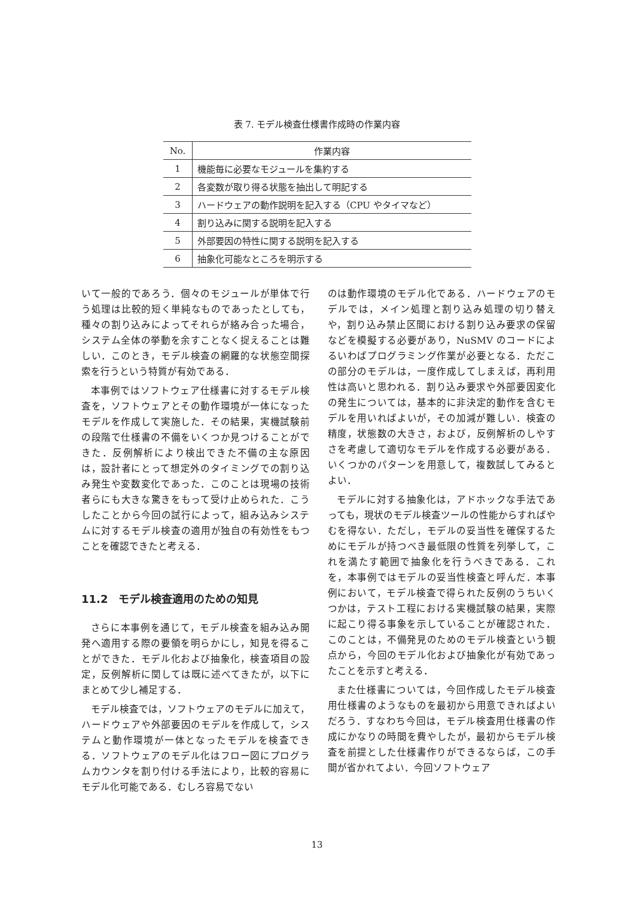表 7. モデル検査仕様書作成時の作業内容
| No. | 作業内容 |
| --- | --- |
| 1 | 機能毎に必要なモジュールを集約する |
| 2 | 各変数が取り得る状態を抽出して明記する |
| 3 | ハードウェアの動作説明を記入する（CPU やタイマなど） |
| 4 | 割り込みに関する説明を記入する |
| 5 | 外部要因の特性に関する説明を記入する |
| 6 | 抽象化可能なところを明示する |
いて一般的であろう．個々のモジュールが単体で行う処理は比較的短く単純なものであったとしても，種々の割り込みによってそれらが絡み合った場合，システム全体の挙動を余すことなく捉えることは難しい．このとき，モデル検査の網羅的な状態空間探索を行うという特質が有効である．
本事例ではソフトウェア仕様書に対するモデル検査を，ソフトウェアとその動作環境が一体になったモデルを作成して実施した．その結果，実機試験前の段階で仕様書の不備をいくつか見つけることができた．反例解析により検出できた不備の主な原因は，設計者にとって想定外のタイミングでの割り込み発生や変数変化であった．このことは現場の技術者らにも大きな驚きをもって受け止められた．こうしたことから今回の試行によって，組み込みシステムに対するモデル検査の適用が独自の有効性をもつことを確認できたと考える．
11.2　モデル検査適用のための知見
さらに本事例を通じて，モデル検査を組み込み開発へ適用する際の要領を明らかにし，知見を得ることができた．モデル化および抽象化，検査項目の設定，反例解析に関しては既に述べてきたが，以下にまとめて少し補足する．
モデル検査では，ソフトウェアのモデルに加えて，ハードウェアや外部要因のモデルを作成して，システムと動作環境が一体となったモデルを検査できる．ソフトウェアのモデル化はフロー図にプログラムカウンタを割り付ける手法により，比較的容易にモデル化可能である．むしろ容易でない
のは動作環境のモデル化である．ハードウェアのモデルでは，メイン処理と割り込み処理の切り替えや，割り込み禁止区間における割り込み要求の保留などを模擬する必要があり，NuSMV のコードによるいわばプログラミング作業が必要となる．ただこの部分のモデルは，一度作成してしまえば，再利用性は高いと思われる．割り込み要求や外部要因変化の発生については，基本的に非決定的動作を含むモデルを用いればよいが，その加減が難しい．検査の精度，状態数の大きさ，および，反例解析のしやすさを考慮して適切なモデルを作成する必要がある．いくつかのパターンを用意して，複数試してみるとよい．
モデルに対する抽象化は，アドホックな手法であっても，現状のモデル検査ツールの性能からすればやむを得ない．ただし，モデルの妥当性を確保するためにモデルが持つべき最低限の性質を列挙して，これを満たす範囲で抽象化を行うべきである．これを，本事例ではモデルの妥当性検査と呼んだ．本事例において，モデル検査で得られた反例のうちいくつかは，テスト工程における実機試験の結果，実際に起こり得る事象を示していることが確認された．このことは，不備発見のためのモデル検査という観点から，今回のモデル化および抽象化が有効であったことを示すと考える．
また仕様書については，今回作成したモデル検査用仕様書のようなものを最初から用意できればよいだろう．すなわち今回は，モデル検査用仕様書の作成にかなりの時間を費やしたが，最初からモデル検査を前提とした仕様書作りができるならば，この手間が省かれてよい．今回ソフトウェア
13